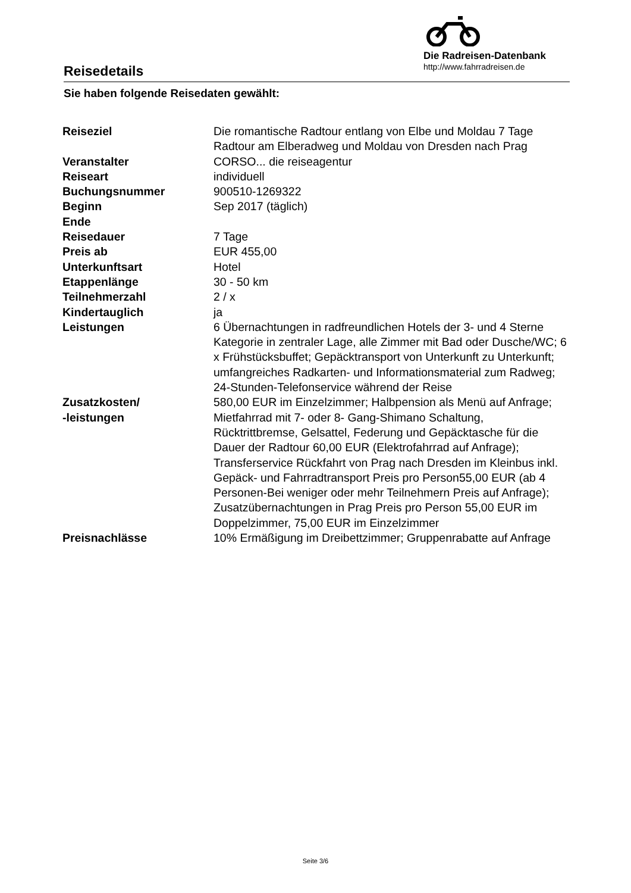Reisedetails
Die Radreisen-Datenbank
http://www.fahrradreisen.de
Sie haben folgende Reisedaten gewählt:
| Reiseziel | Die romantische Radtour entlang von Elbe und Moldau 7 Tage Radtour am Elberadweg und Moldau von Dresden nach Prag |
| Veranstalter | CORSO... die reiseagentur |
| Reiseart | individuell |
| Buchungsnummer | 900510-1269322 |
| Beginn | Sep 2017 (täglich) |
| Ende | |
| Reisedauer | 7 Tage |
| Preis ab | EUR 455,00 |
| Unterkunftsart | Hotel |
| Etappenlänge | 30 - 50 km |
| Teilnehmerzahl | 2 / x |
| Kindertauglich | ja |
| Leistungen | 6 Übernachtungen in radfreundlichen Hotels der 3- und 4 Sterne Kategorie in zentraler Lage, alle Zimmer mit Bad oder Dusche/WC; 6 x Frühstücksbuffet; Gepäcktransport von Unterkunft zu Unterkunft; umfangreiches Radkarten- und Informationsmaterial zum Radweg; 24-Stunden-Telefonservice während der Reise |
| Zusatzkosten/ -leistungen | 580,00 EUR im Einzelzimmer; Halbpension als Menü auf Anfrage; Mietfahrrad mit 7- oder 8- Gang-Shimano Schaltung, Rücktrittbremse, Gelsattel, Federung und Gepäcktasche für die Dauer der Radtour 60,00 EUR (Elektrofahrrad auf Anfrage); Transferservice Rückfahrt von Prag nach Dresden im Kleinbus inkl. Gepäck- und Fahrradtransport Preis pro Person55,00 EUR (ab 4 Personen-Bei weniger oder mehr Teilnehmern Preis auf Anfrage); Zusatzübernachtungen in Prag Preis pro Person 55,00 EUR im Doppelzimmer, 75,00 EUR im Einzelzimmer |
| Preisnachlässe | 10% Ermäßigung im Dreibettzimmer; Gruppenrabatte auf Anfrage |
Seite 3/6